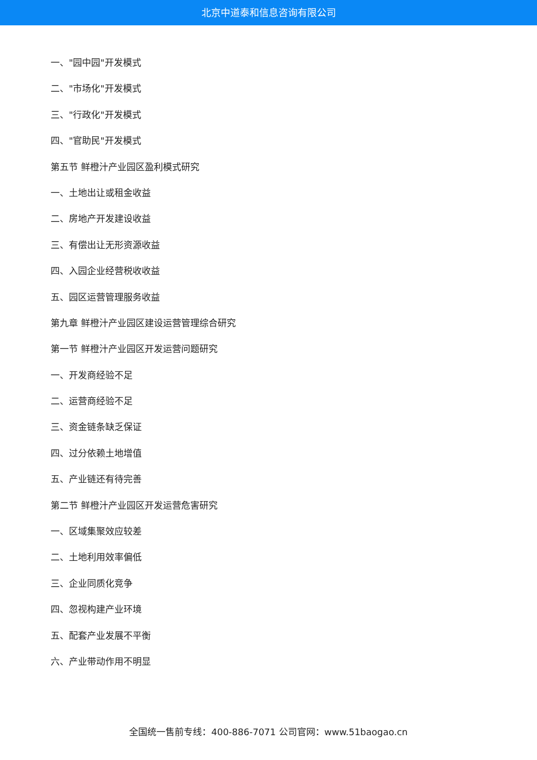北京中道泰和信息咨询有限公司
一、"园中园"开发模式
二、"市场化"开发模式
三、"行政化"开发模式
四、"官助民"开发模式
第五节 鲜橙汁产业园区盈利模式研究
一、土地出让或租金收益
二、房地产开发建设收益
三、有偿出让无形资源收益
四、入园企业经营税收收益
五、园区运营管理服务收益
第九章 鲜橙汁产业园区建设运营管理综合研究
第一节 鲜橙汁产业园区开发运营问题研究
一、开发商经验不足
二、运营商经验不足
三、资金链条缺乏保证
四、过分依赖土地增值
五、产业链还有待完善
第二节 鲜橙汁产业园区开发运营危害研究
一、区域集聚效应较差
二、土地利用效率偏低
三、企业同质化竞争
四、忽视构建产业环境
五、配套产业发展不平衡
六、产业带动作用不明显
全国统一售前专线：400-886-7071 公司官网：www.51baogao.cn